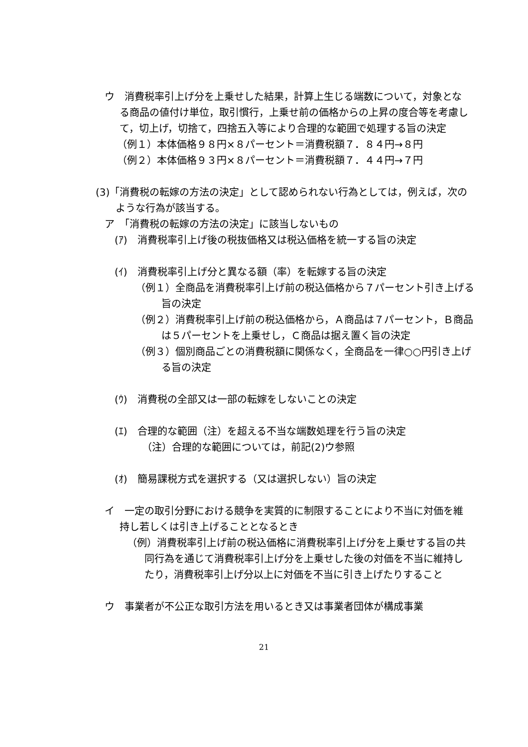ウ　消費税率引上げ分を上乗せした結果，計算上生じる端数について，対象となる商品の値付け単位，取引慣行，上乗せ前の価格からの上昇の度合等を考慮して，切上げ，切捨て，四捨五入等により合理的な範囲で処理する旨の決定
（例１）本体価格９８円×８パーセント＝消費税額７．８４円→８円
（例２）本体価格９３円×８パーセント＝消費税額７．４４円→７円
(3)「消費税の転嫁の方法の決定」として認められない行為としては，例えば，次のような行為が該当する。
ア　「消費税の転嫁の方法の決定」に該当しないもの
(ｱ)　消費税率引上げ後の税抜価格又は税込価格を統一する旨の決定
(ｲ)　消費税率引上げ分と異なる額（率）を転嫁する旨の決定
（例１）全商品を消費税率引上げ前の税込価格から７パーセント引き上げる旨の決定
（例２）消費税率引上げ前の税込価格から，Ａ商品は７パーセント，Ｂ商品は５パーセントを上乗せし，Ｃ商品は据え置く旨の決定
（例３）個別商品ごとの消費税額に関係なく，全商品を一律○○円引き上げる旨の決定
(ｳ)　消費税の全部又は一部の転嫁をしないことの決定
(ｴ)　合理的な範囲（注）を超える不当な端数処理を行う旨の決定
（注）合理的な範囲については，前記(2)ウ参照
(ｵ)　簡易課税方式を選択する（又は選択しない）旨の決定
イ　一定の取引分野における競争を実質的に制限することにより不当に対価を維持し若しくは引き上げることとなるとき
（例）消費税率引上げ前の税込価格に消費税率引上げ分を上乗せする旨の共同行為を通じて消費税率引上げ分を上乗せした後の対価を不当に維持したり，消費税率引上げ分以上に対価を不当に引き上げたりすること
ウ　事業者が不公正な取引方法を用いるとき又は事業者団体が構成事業
21